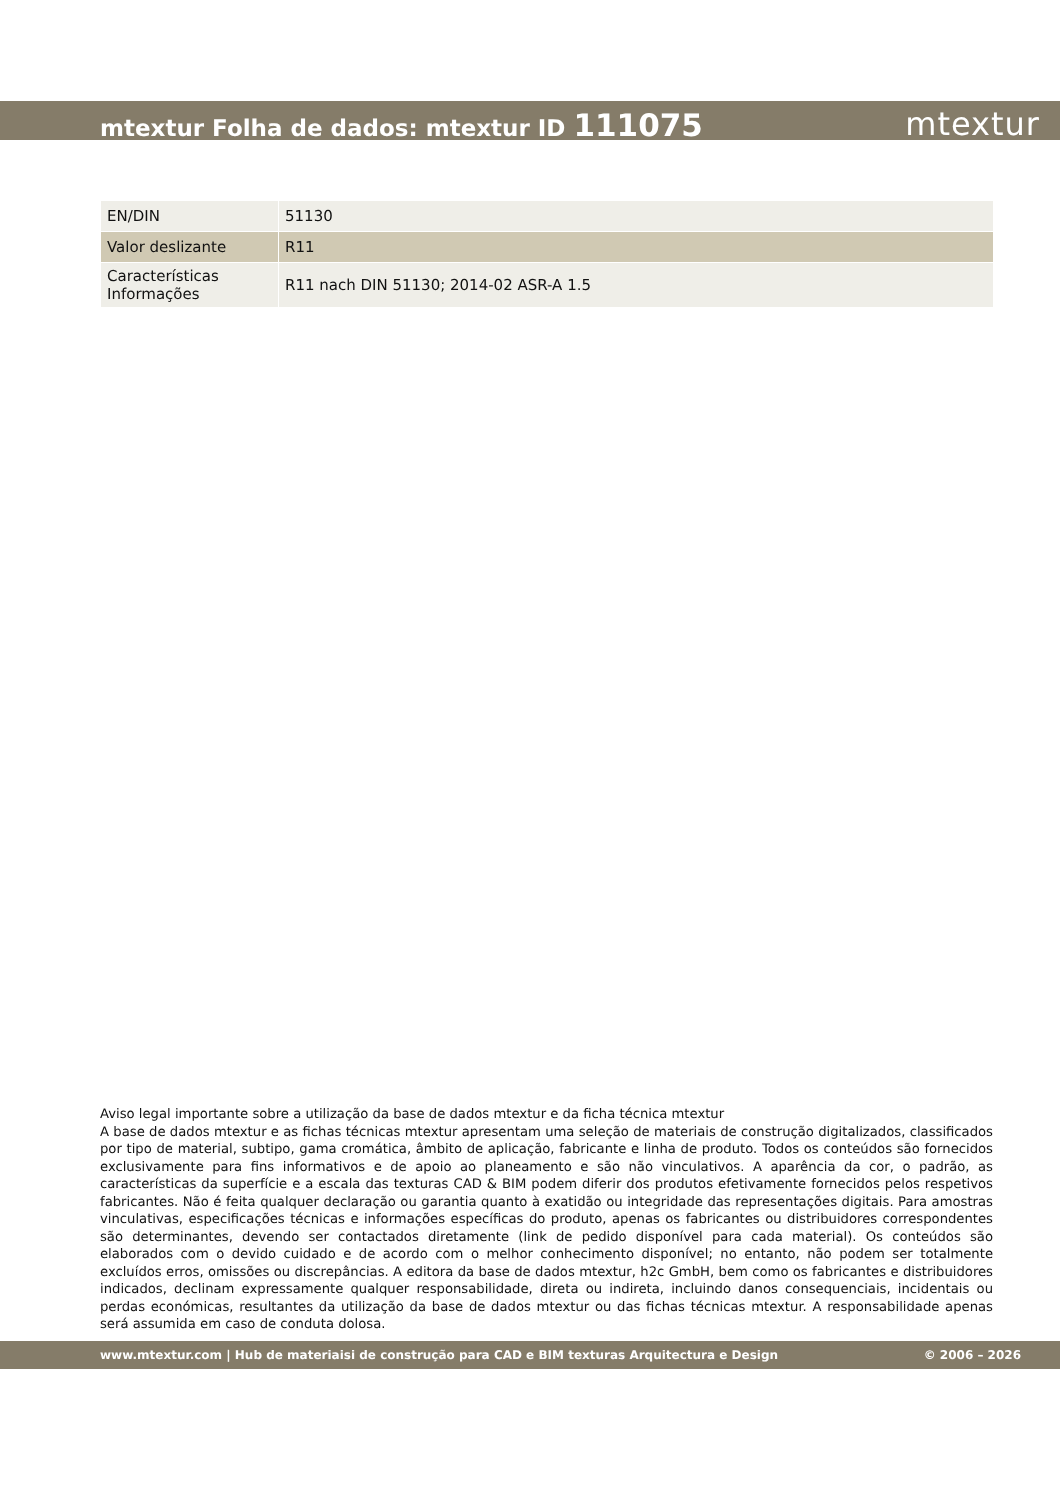mtextur Folha de dados: mtextur ID 111075
mtextur
| EN/DIN | 51130 |
| Valor deslizante | R11 |
| Características Informações | R11 nach DIN 51130; 2014-02 ASR-A 1.5 |
Aviso legal importante sobre a utilização da base de dados mtextur e da ficha técnica mtextur
A base de dados mtextur e as fichas técnicas mtextur apresentam uma seleção de materiais de construção digitalizados, classificados por tipo de material, subtipo, gama cromática, âmbito de aplicação, fabricante e linha de produto. Todos os conteúdos são fornecidos exclusivamente para fins informativos e de apoio ao planeamento e são não vinculativos. A aparência da cor, o padrão, as características da superfície e a escala das texturas CAD & BIM podem diferir dos produtos efetivamente fornecidos pelos respetivos fabricantes. Não é feita qualquer declaração ou garantia quanto à exatidão ou integridade das representações digitais. Para amostras vinculativas, especificações técnicas e informações específicas do produto, apenas os fabricantes ou distribuidores correspondentes são determinantes, devendo ser contactados diretamente (link de pedido disponível para cada material). Os conteúdos são elaborados com o devido cuidado e de acordo com o melhor conhecimento disponível; no entanto, não podem ser totalmente excluídos erros, omissões ou discrepâncias. A editora da base de dados mtextur, h2c GmbH, bem como os fabricantes e distribuidores indicados, declinam expressamente qualquer responsabilidade, direta ou indireta, incluindo danos consequenciais, incidentais ou perdas económicas, resultantes da utilização da base de dados mtextur ou das fichas técnicas mtextur. A responsabilidade apenas será assumida em caso de conduta dolosa.
www.mtextur.com | Hub de materiaisi de construção para CAD e BIM texturas Arquitectura e Design © 2006 – 2026